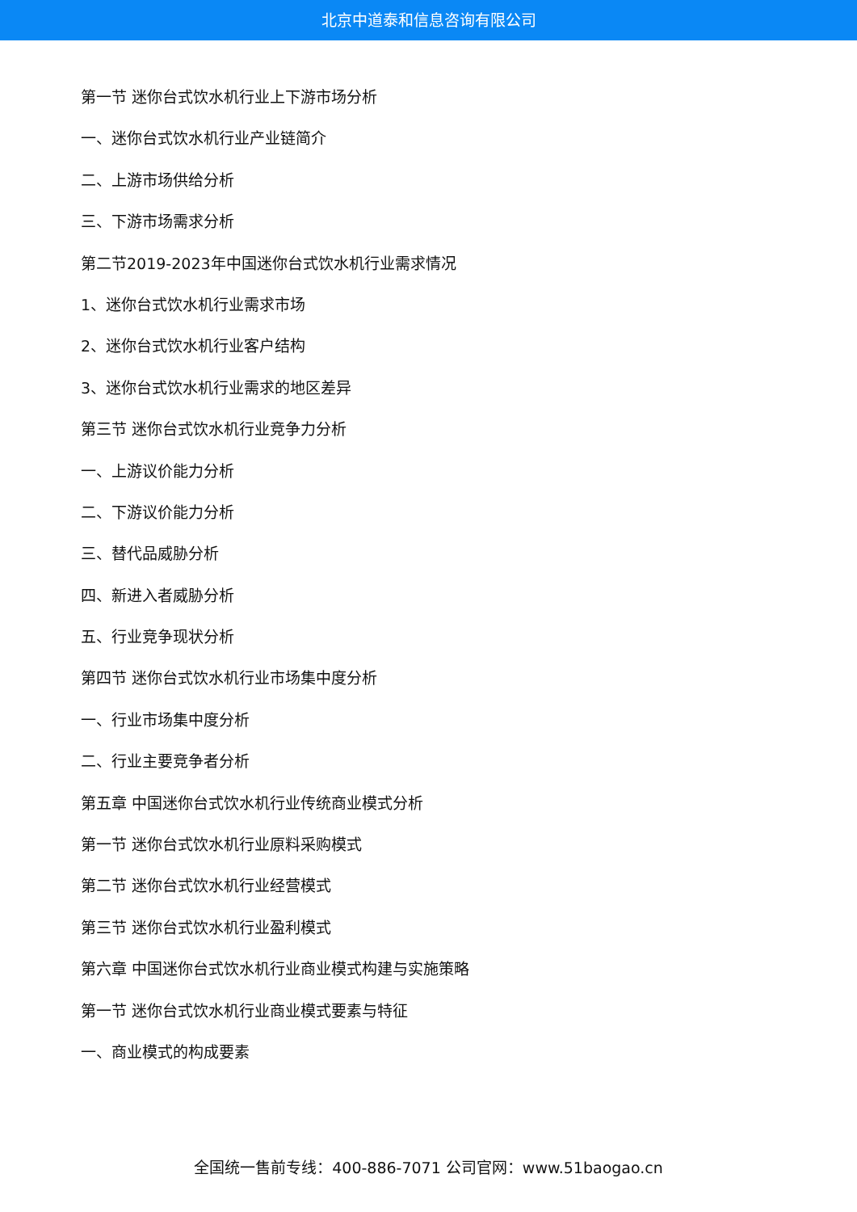北京中道泰和信息咨询有限公司
第一节 迷你台式饮水机行业上下游市场分析
一、迷你台式饮水机行业产业链简介
二、上游市场供给分析
三、下游市场需求分析
第二节2019-2023年中国迷你台式饮水机行业需求情况
1、迷你台式饮水机行业需求市场
2、迷你台式饮水机行业客户结构
3、迷你台式饮水机行业需求的地区差异
第三节 迷你台式饮水机行业竞争力分析
一、上游议价能力分析
二、下游议价能力分析
三、替代品威胁分析
四、新进入者威胁分析
五、行业竞争现状分析
第四节 迷你台式饮水机行业市场集中度分析
一、行业市场集中度分析
二、行业主要竞争者分析
第五章 中国迷你台式饮水机行业传统商业模式分析
第一节 迷你台式饮水机行业原料采购模式
第二节 迷你台式饮水机行业经营模式
第三节 迷你台式饮水机行业盈利模式
第六章 中国迷你台式饮水机行业商业模式构建与实施策略
第一节 迷你台式饮水机行业商业模式要素与特征
一、商业模式的构成要素
全国统一售前专线：400-886-7071 公司官网：www.51baogao.cn